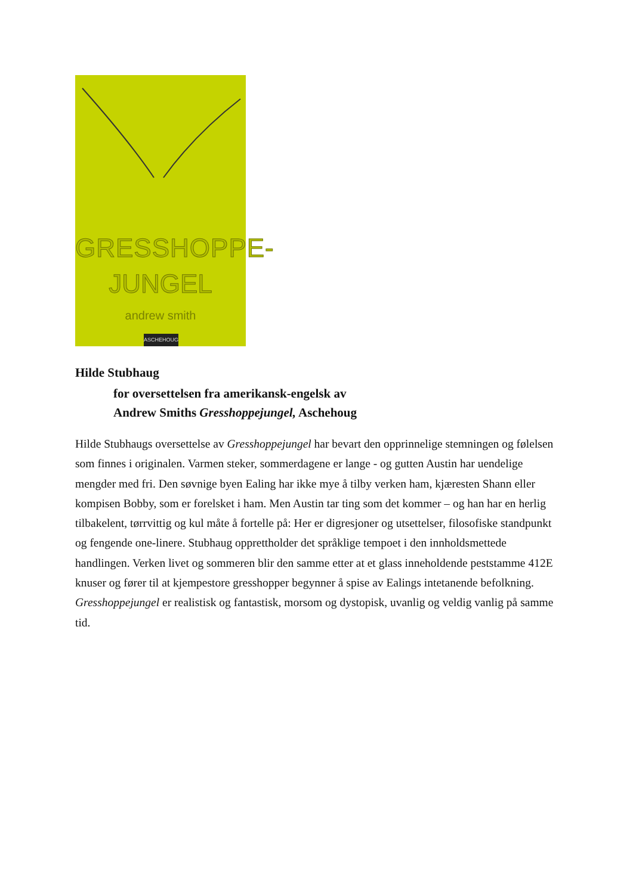GRESSHOPPE-
JUNGEL
andrew smith
ASCHEHOUG
Hilde Stubhaug
for oversettelsen fra amerikansk-engelsk av
Andrew Smiths Gresshoppejungel, Aschehoug
Hilde Stubhaugs oversettelse av Gresshoppejungel har bevart den opprinnelige stemningen og følelsen som finnes i originalen. Varmen steker, sommerdagene er lange - og gutten Austin har uendelige mengder med fri. Den søvnige byen Ealing har ikke mye å tilby verken ham, kjæresten Shann eller kompisen Bobby, som er forelsket i ham. Men Austin tar ting som det kommer – og han har en herlig tilbakelent, tørrvittig og kul måte å fortelle på: Her er digresjoner og utsettelser, filosofiske standpunkt og fengende one-linere. Stubhaug opprettholder det språklige tempoet i den innholdsmettede handlingen. Verken livet og sommeren blir den samme etter at et glass inneholdende peststamme 412E knuser og fører til at kjempestore gresshopper begynner å spise av Ealings intetanende befolkning. Gresshoppejungel er realistisk og fantastisk, morsom og dystopisk, uvanlig og veldig vanlig på samme tid.